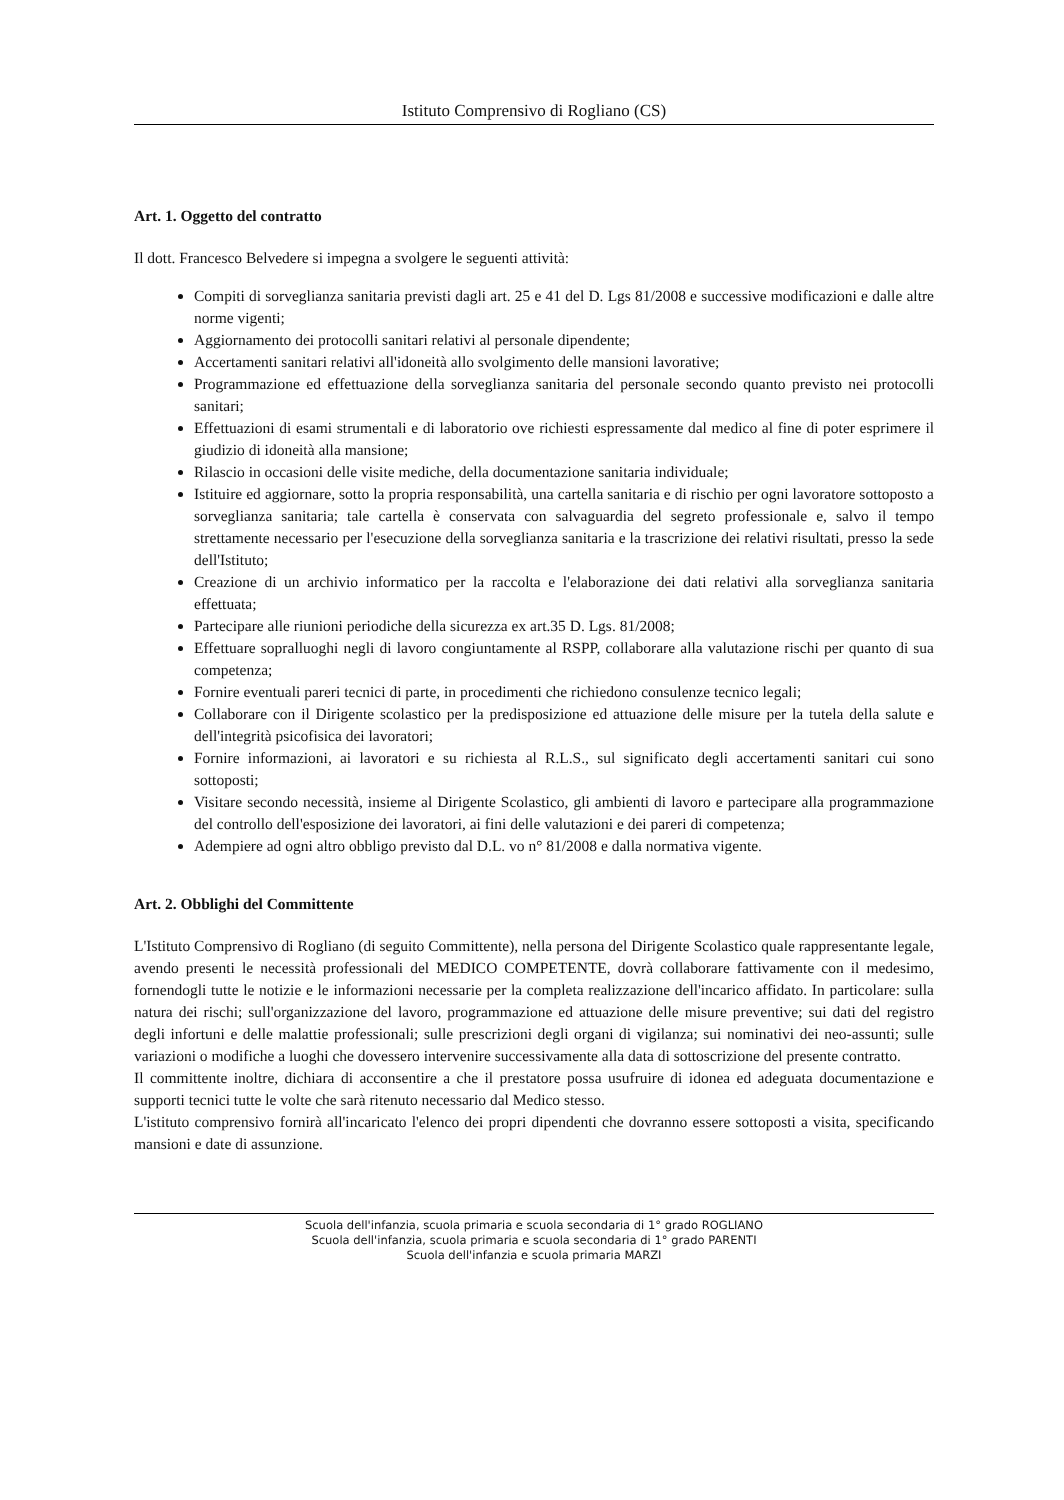Istituto Comprensivo di Rogliano (CS)
Art. 1. Oggetto del contratto
Il dott. Francesco Belvedere si impegna a svolgere le seguenti attività:
Compiti di sorveglianza sanitaria previsti dagli art. 25 e 41 del D. Lgs 81/2008 e successive modificazioni e dalle altre norme vigenti;
Aggiornamento dei protocolli sanitari relativi al personale dipendente;
Accertamenti sanitari relativi all'idoneità allo svolgimento delle mansioni lavorative;
Programmazione ed effettuazione della sorveglianza sanitaria del personale secondo quanto previsto nei protocolli sanitari;
Effettuazioni di esami strumentali e di laboratorio ove richiesti espressamente dal medico al fine di poter esprimere il giudizio di idoneità alla mansione;
Rilascio in occasioni delle visite mediche, della documentazione sanitaria individuale;
Istituire ed aggiornare, sotto la propria responsabilità, una cartella sanitaria e di rischio per ogni lavoratore sottoposto a sorveglianza sanitaria; tale cartella è conservata con salvaguardia del segreto professionale e, salvo il tempo strettamente necessario per l'esecuzione della sorveglianza sanitaria e la trascrizione dei relativi risultati, presso la sede dell'Istituto;
Creazione di un archivio informatico per la raccolta e l'elaborazione dei dati relativi alla sorveglianza sanitaria effettuata;
Partecipare alle riunioni periodiche della sicurezza ex art.35 D. Lgs. 81/2008;
Effettuare sopralluoghi negli di lavoro congiuntamente al RSPP, collaborare alla valutazione rischi per quanto di sua competenza;
Fornire eventuali pareri tecnici di parte, in procedimenti che richiedono consulenze tecnico legali;
Collaborare con il Dirigente scolastico per la predisposizione ed attuazione delle misure per la tutela della salute e dell'integrità psicofisica dei lavoratori;
Fornire informazioni, ai lavoratori e su richiesta al R.L.S., sul significato degli accertamenti sanitari cui sono sottoposti;
Visitare secondo necessità, insieme al Dirigente Scolastico, gli ambienti di lavoro e partecipare alla programmazione del controllo dell'esposizione dei lavoratori, ai fini delle valutazioni e dei pareri di competenza;
Adempiere ad ogni altro obbligo previsto dal D.L. vo n° 81/2008 e dalla normativa vigente.
Art. 2. Obblighi del Committente
L'Istituto Comprensivo di Rogliano (di seguito Committente), nella persona del Dirigente Scolastico quale rappresentante legale, avendo presenti le necessità professionali del MEDICO COMPETENTE, dovrà collaborare fattivamente con il medesimo, fornendogli tutte le notizie e le informazioni necessarie per la completa realizzazione dell'incarico affidato. In particolare: sulla natura dei rischi; sull'organizzazione del lavoro, programmazione ed attuazione delle misure preventive; sui dati del registro degli infortuni e delle malattie professionali; sulle prescrizioni degli organi di vigilanza; sui nominativi dei neo-assunti; sulle variazioni o modifiche a luoghi che dovessero intervenire successivamente alla data di sottoscrizione del presente contratto.
Il committente inoltre, dichiara di acconsentire a che il prestatore possa usufruire di idonea ed adeguata documentazione e supporti tecnici tutte le volte che sarà ritenuto necessario dal Medico stesso.
L'istituto comprensivo fornirà all'incaricato l'elenco dei propri dipendenti che dovranno essere sottoposti a visita, specificando mansioni e date di assunzione.
Scuola dell'infanzia, scuola primaria e scuola secondaria di 1° grado ROGLIANO
Scuola dell'infanzia, scuola primaria e scuola secondaria di 1° grado PARENTI
Scuola dell'infanzia e scuola primaria MARZI